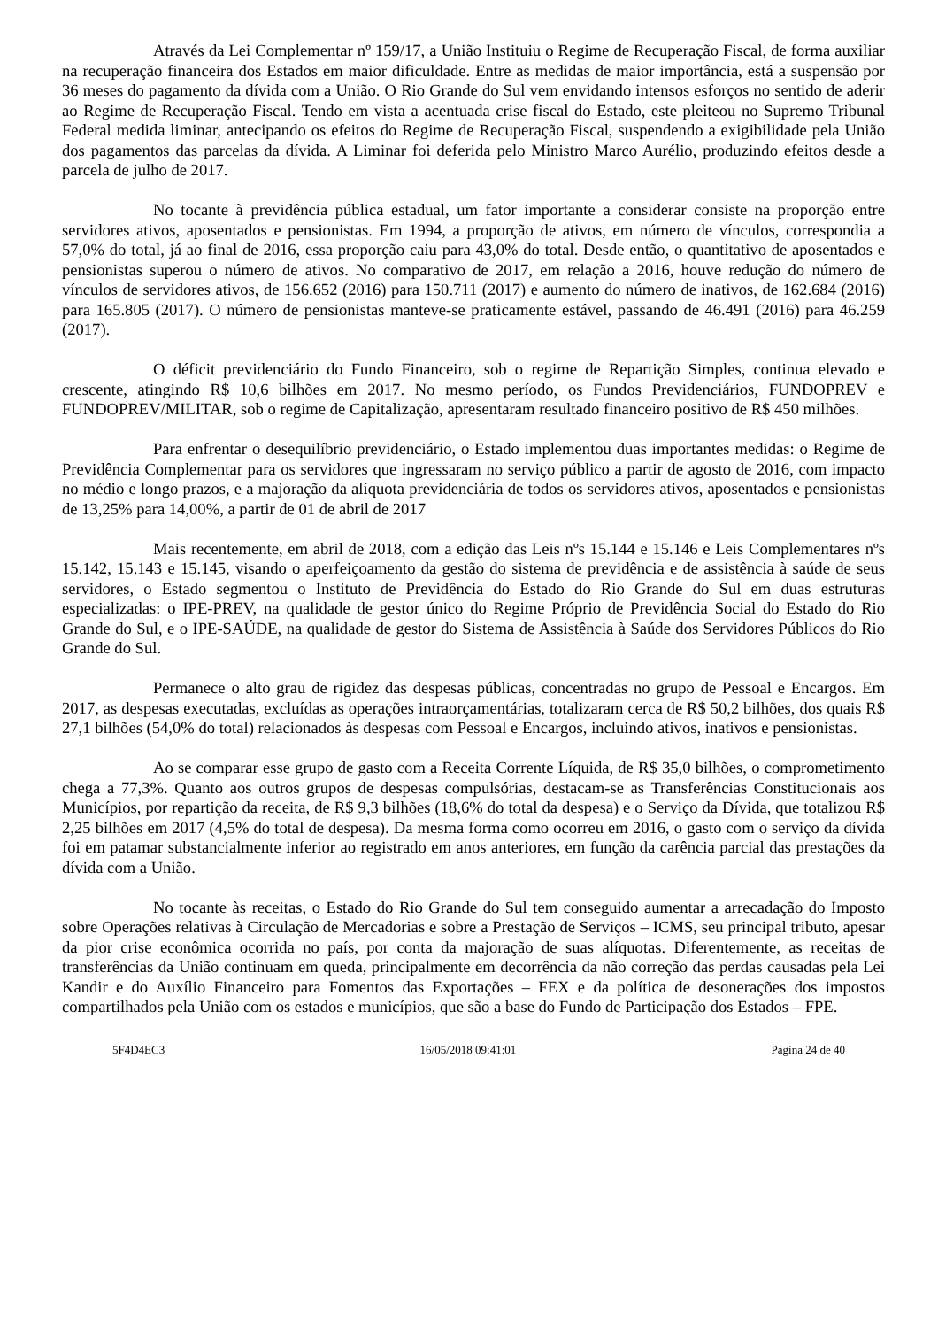Através da Lei Complementar nº 159/17, a União Instituiu o Regime de Recuperação Fiscal, de forma auxiliar na recuperação financeira dos Estados em maior dificuldade. Entre as medidas de maior importância, está a suspensão por 36 meses do pagamento da dívida com a União. O Rio Grande do Sul vem envidando intensos esforços no sentido de aderir ao Regime de Recuperação Fiscal. Tendo em vista a acentuada crise fiscal do Estado, este pleiteou no Supremo Tribunal Federal medida liminar, antecipando os efeitos do Regime de Recuperação Fiscal, suspendendo a exigibilidade pela União dos pagamentos das parcelas da dívida. A Liminar foi deferida pelo Ministro Marco Aurélio, produzindo efeitos desde a parcela de julho de 2017.
No tocante à previdência pública estadual, um fator importante a considerar consiste na proporção entre servidores ativos, aposentados e pensionistas. Em 1994, a proporção de ativos, em número de vínculos, correspondia a 57,0% do total, já ao final de 2016, essa proporção caiu para 43,0% do total. Desde então, o quantitativo de aposentados e pensionistas superou o número de ativos. No comparativo de 2017, em relação a 2016, houve redução do número de vínculos de servidores ativos, de 156.652 (2016) para 150.711 (2017) e aumento do número de inativos, de 162.684 (2016) para 165.805 (2017). O número de pensionistas manteve-se praticamente estável, passando de 46.491 (2016) para 46.259 (2017).
O déficit previdenciário do Fundo Financeiro, sob o regime de Repartição Simples, continua elevado e crescente, atingindo R$ 10,6 bilhões em 2017. No mesmo período, os Fundos Previdenciários, FUNDOPREV e FUNDOPREV/MILITAR, sob o regime de Capitalização, apresentaram resultado financeiro positivo de R$ 450 milhões.
Para enfrentar o desequilíbrio previdenciário, o Estado implementou duas importantes medidas: o Regime de Previdência Complementar para os servidores que ingressaram no serviço público a partir de agosto de 2016, com impacto no médio e longo prazos, e a majoração da alíquota previdenciária de todos os servidores ativos, aposentados e pensionistas de 13,25% para 14,00%, a partir de 01 de abril de 2017
Mais recentemente, em abril de 2018, com a edição das Leis nºs 15.144 e 15.146 e Leis Complementares nºs 15.142, 15.143 e 15.145, visando o aperfeiçoamento da gestão do sistema de previdência e de assistência à saúde de seus servidores, o Estado segmentou o Instituto de Previdência do Estado do Rio Grande do Sul em duas estruturas especializadas: o IPE-PREV, na qualidade de gestor único do Regime Próprio de Previdência Social do Estado do Rio Grande do Sul, e o IPE-SAÚDE, na qualidade de gestor do Sistema de Assistência à Saúde dos Servidores Públicos do Rio Grande do Sul.
Permanece o alto grau de rigidez das despesas públicas, concentradas no grupo de Pessoal e Encargos. Em 2017, as despesas executadas, excluídas as operações intraorçamentárias, totalizaram cerca de R$ 50,2 bilhões, dos quais R$ 27,1 bilhões (54,0% do total) relacionados às despesas com Pessoal e Encargos, incluindo ativos, inativos e pensionistas.
Ao se comparar esse grupo de gasto com a Receita Corrente Líquida, de R$ 35,0 bilhões, o comprometimento chega a 77,3%. Quanto aos outros grupos de despesas compulsórias, destacam-se as Transferências Constitucionais aos Municípios, por repartição da receita, de R$ 9,3 bilhões (18,6% do total da despesa) e o Serviço da Dívida, que totalizou R$ 2,25 bilhões em 2017 (4,5% do total de despesa). Da mesma forma como ocorreu em 2016, o gasto com o serviço da dívida foi em patamar substancialmente inferior ao registrado em anos anteriores, em função da carência parcial das prestações da dívida com a União.
No tocante às receitas, o Estado do Rio Grande do Sul tem conseguido aumentar a arrecadação do Imposto sobre Operações relativas à Circulação de Mercadorias e sobre a Prestação de Serviços – ICMS, seu principal tributo, apesar da pior crise econômica ocorrida no país, por conta da majoração de suas alíquotas. Diferentemente, as receitas de transferências da União continuam em queda, principalmente em decorrência da não correção das perdas causadas pela Lei Kandir e do Auxílio Financeiro para Fomentos das Exportações – FEX e da política de desonerações dos impostos compartilhados pela União com os estados e municípios, que são a base do Fundo de Participação dos Estados – FPE.
5F4D4EC3 16/05/2018 09:41:01 Página 24 de 40